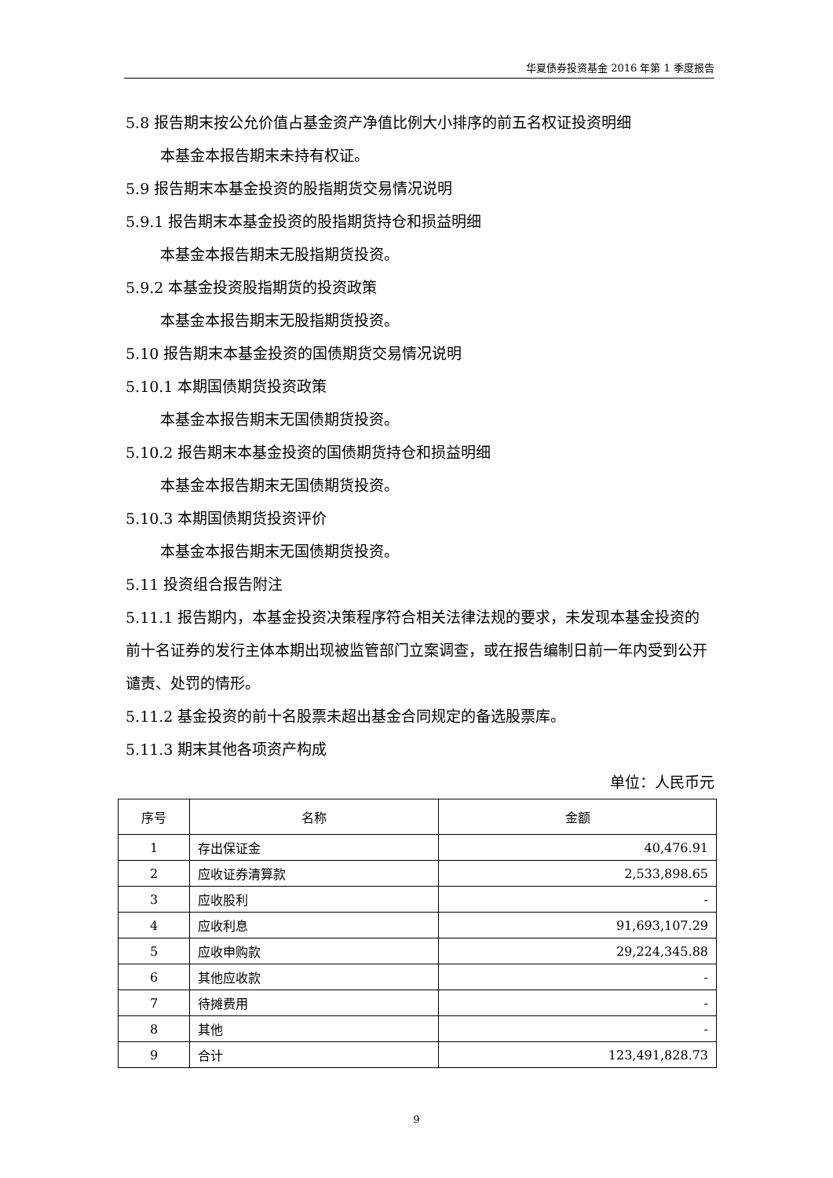华夏债券投资基金 2016 年第 1 季度报告
5.8 报告期末按公允价值占基金资产净值比例大小排序的前五名权证投资明细
本基金本报告期末未持有权证。
5.9 报告期末本基金投资的股指期货交易情况说明
5.9.1 报告期末本基金投资的股指期货持仓和损益明细
本基金本报告期末无股指期货投资。
5.9.2 本基金投资股指期货的投资政策
本基金本报告期末无股指期货投资。
5.10 报告期末本基金投资的国债期货交易情况说明
5.10.1 本期国债期货投资政策
本基金本报告期末无国债期货投资。
5.10.2 报告期末本基金投资的国债期货持仓和损益明细
本基金本报告期末无国债期货投资。
5.10.3 本期国债期货投资评价
本基金本报告期末无国债期货投资。
5.11 投资组合报告附注
5.11.1 报告期内，本基金投资决策程序符合相关法律法规的要求，未发现本基金投资的前十名证券的发行主体本期出现被监管部门立案调查，或在报告编制日前一年内受到公开谴责、处罚的情形。
5.11.2 基金投资的前十名股票未超出基金合同规定的备选股票库。
5.11.3 期末其他各项资产构成
单位：人民币元
| 序号 | 名称 | 金额 |
| --- | --- | --- |
| 1 | 存出保证金 | 40,476.91 |
| 2 | 应收证券清算款 | 2,533,898.65 |
| 3 | 应收股利 | - |
| 4 | 应收利息 | 91,693,107.29 |
| 5 | 应收申购款 | 29,224,345.88 |
| 6 | 其他应收款 | - |
| 7 | 待摊费用 | - |
| 8 | 其他 | - |
| 9 | 合计 | 123,491,828.73 |
9